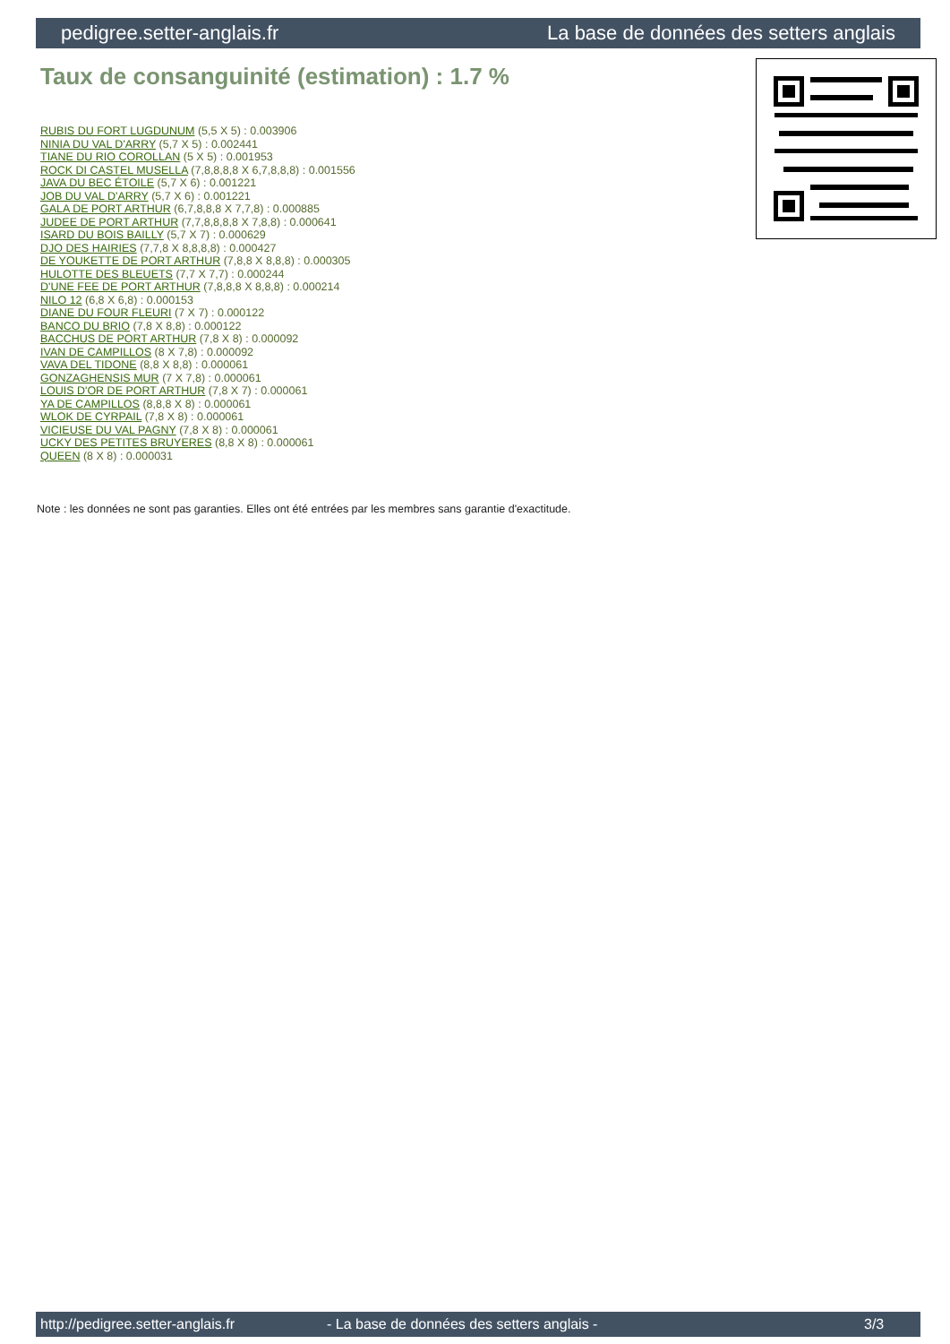pedigree.setter-anglais.fr La base de données des setters anglais
Taux de consanguinité (estimation) : 1.7 %
RUBIS DU FORT LUGDUNUM (5,5 X 5) : 0.003906
NINIA DU VAL D'ARRY (5,7 X 5) : 0.002441
TIANE DU RIO COROLLAN (5 X 5) : 0.001953
ROCK DI CASTEL MUSELLA (7,8,8,8,8 X 6,7,8,8,8) : 0.001556
JAVA DU BEC ÉTOILE (5,7 X 6) : 0.001221
JOB DU VAL D'ARRY (5,7 X 6) : 0.001221
GALA DE PORT ARTHUR (6,7,8,8,8 X 7,7,8) : 0.000885
JUDEE DE PORT ARTHUR (7,7,8,8,8,8 X 7,8,8) : 0.000641
ISARD DU BOIS BAILLY (5,7 X 7) : 0.000629
DJO DES HAIRIES (7,7,8 X 8,8,8,8) : 0.000427
DE YOUKETTE DE PORT ARTHUR (7,8,8 X 8,8,8) : 0.000305
HULOTTE DES BLEUETS (7,7 X 7,7) : 0.000244
D'UNE FEE DE PORT ARTHUR (7,8,8,8 X 8,8,8) : 0.000214
NILO 12 (6,8 X 6,8) : 0.000153
DIANE DU FOUR FLEURI (7 X 7) : 0.000122
BANCO DU BRIO (7,8 X 8,8) : 0.000122
BACCHUS DE PORT ARTHUR (7,8 X 8) : 0.000092
IVAN DE CAMPILLOS (8 X 7,8) : 0.000092
VAVA DEL TIDONE (8,8 X 8,8) : 0.000061
GONZAGHENSIS MUR (7 X 7,8) : 0.000061
LOUIS D'OR DE PORT ARTHUR (7,8 X 7) : 0.000061
YA DE CAMPILLOS (8,8,8 X 8) : 0.000061
WLOK DE CYRPAIL (7,8 X 8) : 0.000061
VICIEUSE DU VAL PAGNY (7,8 X 8) : 0.000061
UCKY DES PETITES BRUYERES (8,8 X 8) : 0.000061
QUEEN (8 X 8) : 0.000031
Note : les données ne sont pas garanties. Elles ont été entrées par les membres sans garantie d'exactitude.
http://pedigree.setter-anglais.fr - La base de données des setters anglais - 3/3